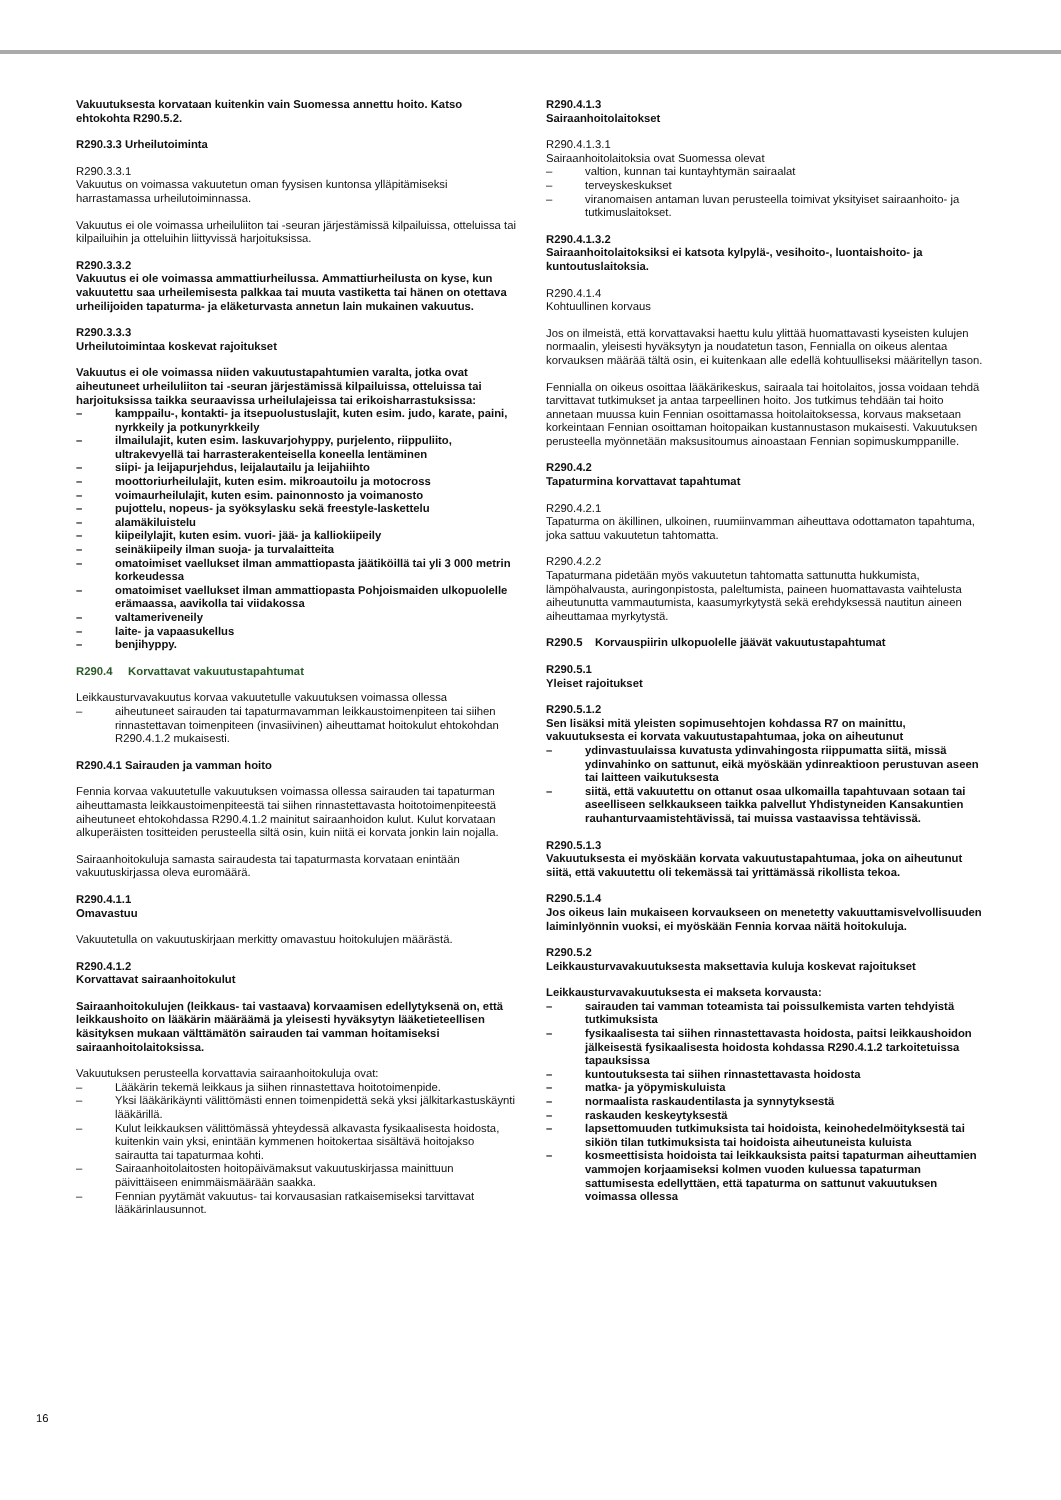Vakuutuksesta korvataan kuitenkin vain Suomessa annettu hoito. Katso ehtokohta R290.5.2.
R290.3.3 Urheilutoiminta
R290.3.3.1
Vakuutus on voimassa vakuutetun oman fyysisen kuntonsa ylläpitämiseksi harrastamassa urheilutoiminnassa.
Vakuutus ei ole voimassa urheiluliiton tai -seuran järjestämissä kilpailuissa, otteluissa tai kilpailuihin ja otteluihin liittyvissä harjoituksissa.
R290.3.3.2
Vakuutus ei ole voimassa ammattiurheilussa. Ammattiurheilusta on kyse, kun vakuutettu saa urheilemisesta palkkaa tai muuta vastiketta tai hänen on otettava urheilijoiden tapaturma- ja eläketurvasta annetun lain mukainen vakuutus.
R290.3.3.3
Urheilutoimintaa koskevat rajoitukset
Vakuutus ei ole voimassa niiden vakuutustapahtumien varalta, jotka ovat aiheutuneet urheiluliiton tai -seuran järjestämissä kilpailuissa, otteluissa tai harjoituksissa taikka seuraavissa urheilulajeissa tai erikoisharrastuksissa:
– kamppailu-, kontakti- ja itsepuolustuslajit, kuten esim. judo, karate, paini, nyrkkeily ja potkunyrkkeily
– ilmailulajit, kuten esim. laskuvarjohyppy, purjelento, riippuliito, ultrakevyellä tai harrasterakenteisella koneella lentäminen
– siipi- ja leijapurjehdus, leijalautailu ja leijahiihto
– moottoriurheilulajit, kuten esim. mikroautoilu ja motocross
– voimaurheilulajit, kuten esim. painonnosto ja voimanosto
– pujottelu, nopeus- ja syöksylasku sekä freestyle-laskettelu
– alamäkiluistelu
– kiipeilylajit, kuten esim. vuori- jää- ja kalliokiipeily
– seinäkiipeily ilman suoja- ja turvalaitteita
– omatoimiset vaellukset ilman ammattiopasta jäätiköillä tai yli 3 000 metrin korkeudessa
– omatoimiset vaellukset ilman ammattiopasta Pohjoismaiden ulkopuolelle erämaassa, aavikolla tai viidakossa
– valtameriveneily
– laite- ja vapaasukellus
– benjihyppy.
R290.4 Korvattavat vakuutustapahtumat
Leikkausturvavakuutus korvaa vakuutetulle vakuutuksen voimassa ollessa
– aiheutuneet sairauden tai tapaturmavamman leikkaustoimenpiteen tai siihen rinnastettavan toimenpiteen (invasiivinen) aiheuttamat hoitokulut ehtokohdan R290.4.1.2 mukaisesti.
R290.4.1 Sairauden ja vamman hoito
Fennia korvaa vakuutetulle vakuutuksen voimassa ollessa sairauden tai tapaturman aiheuttamasta leikkaustoimenpiteestä tai siihen rinnastettavasta hoitotoimenpiteestä aiheutuneet ehtokohdassa R290.4.1.2 mainitut sairaanhoidon kulut. Kulut korvataan alkuperäisten tositteiden perusteella siltä osin, kuin niitä ei korvata jonkin lain nojalla.
Sairaanhoitokuluja samasta sairaudesta tai tapaturmasta korvataan enintään vakuutuskirjassa oleva euromäärä.
R290.4.1.1
Omavastuu
Vakuutetulla on vakuutuskirjaan merkitty omavastuu hoitokulujen määrästä.
R290.4.1.2
Korvattavat sairaanhoitokulut
Sairaanhoitokulujen (leikkaus- tai vastaava) korvaamisen edellytyksenä on, että leikkaushoito on lääkärin määräämä ja yleisesti hyväksytyn lääketieteellisen käsityksen mukaan välttämätön sairauden tai vamman hoitamiseksi sairaanhoitolaitoksissa.
Vakuutuksen perusteella korvattavia sairaanhoitokuluja ovat:
– Lääkärin tekemä leikkaus ja siihen rinnastettava hoitotoimenpide.
– Yksi lääkärikäynti välittömästi ennen toimenpidettä sekä yksi jälkitarkastuskäynti lääkärillä.
– Kulut leikkauksen välittömässä yhteydessä alkavasta fysikaalisesta hoidosta, kuitenkin vain yksi, enintään kymmenen hoitokertaa sisältävä hoitojakso sairautta tai tapaturmaa kohti.
– Sairaanhoitolaitosten hoitopäivämaksut vakuutuskirjassa mainittuun päivittäiseen enimmäismäärään saakka.
– Fennian pyytämät vakuutus- tai korvausasian ratkaisemiseksi tarvittavat lääkärinlausunnot.
R290.4.1.3
Sairaanhoitolaitokset
R290.4.1.3.1
Sairaanhoitolaitoksia ovat Suomessa olevat
– valtion, kunnan tai kuntayhtymän sairaalat
– terveyskeskukset
– viranomaisen antaman luvan perusteella toimivat yksityiset sairaanhoito- ja tutkimuslaitokset.
R290.4.1.3.2
Sairaanhoitolaitoksiksi ei katsota kylpylä-, vesihoito-, luontaishoito- ja kuntoutuslaitoksia.
R290.4.1.4
Kohtuullinen korvaus
Jos on ilmeistä, että korvattavaksi haettu kulu ylittää huomattavasti kyseisten kulujen normaalin, yleisesti hyväksytyn ja noudatetun tason, Fennialla on oikeus alentaa korvauksen määrää tältä osin, ei kuitenkaan alle edellä kohtuulliseksi määritellyn tason.
Fennialla on oikeus osoittaa lääkärikeskus, sairaala tai hoitolaitos, jossa voidaan tehdä tarvittavat tutkimukset ja antaa tarpeellinen hoito. Jos tutkimus tehdään tai hoito annetaan muussa kuin Fennian osoittamassa hoitolaitoksessa, korvaus maksetaan korkeintaan Fennian osoittaman hoitopaikan kustannustason mukaisesti. Vakuutuksen perusteella myönnetään maksusitoumus ainoastaan Fennian sopimuskumppanille.
R290.4.2
Tapaturmina korvattavat tapahtumat
R290.4.2.1
Tapaturma on äkillinen, ulkoinen, ruumiinvamman aiheuttava odottamaton tapahtuma, joka sattuu vakuutetun tahtomatta.
R290.4.2.2
Tapaturmana pidetään myös vakuutetun tahtomatta sattunutta hukkumista, lämpöhalvausta, auringonpistosta, paleltumista, paineen huomattavasta vaihtelusta aiheutunutta vammautumista, kaasumyrkytystä sekä erehdyksessä nautitun aineen aiheuttamaa myrkytystä.
R290.5 Korvauspiirin ulkopuolelle jäävät vakuutustapahtumat
R290.5.1
Yleiset rajoitukset
R290.5.1.2
Sen lisäksi mitä yleisten sopimusehtojen kohdassa R7 on mainittu, vakuutuksesta ei korvata vakuutustapahtumaa, joka on aiheutunut
– ydinvastuulaissa kuvatusta ydinvahingosta riippumatta siitä, missä ydinvahinko on sattunut, eikä myöskään ydinreaktioon perustuvan aseen tai laitteen vaikutuksesta
– siitä, että vakuutettu on ottanut osaa ulkomailla tapahtuvaan sotaan tai aseelliseen selkkaukseen taikka palvellut Yhdistyneiden Kansakuntien rauhanturvaamistehtävissä, tai muissa vastaavissa tehtävissä.
R290.5.1.3
Vakuutuksesta ei myöskään korvata vakuutustapahtumaa, joka on aiheutunut siitä, että vakuutettu oli tekemässä tai yrittämässä rikollista tekoa.
R290.5.1.4
Jos oikeus lain mukaiseen korvaukseen on menetetty vakuuttamisvelvollisuuden laiminlyönnin vuoksi, ei myöskään Fennia korvaa näitä hoitokuluja.
R290.5.2
Leikkausturvavakuutuksesta maksettavia kuluja koskevat rajoitukset
Leikkausturvavakuutuksesta ei makseta korvausta:
– sairauden tai vamman toteamista tai poissulkemista varten tehdyistä tutkimuksista
– fysikaalisesta tai siihen rinnastettavasta hoidosta, paitsi leikkaushoidon jälkeisestä fysikaalisesta hoidosta kohdassa R290.4.1.2 tarkoitetuissa tapauksissa
– kuntoutuksesta tai siihen rinnastettavasta hoidosta
– matka- ja yöpymiskuluista
– normaalista raskaudentilasta ja synnytyksestä
– raskauden keskeytyksestä
– lapsettomuuden tutkimuksista tai hoidoista, keinohedelmöityksestä tai sikiön tilan tutkimuksista tai hoidoista aiheutuneista kuluista
– kosmeettisista hoidoista tai leikkauksista paitsi tapaturman aiheuttamien vammojen korjaamiseksi kolmen vuoden kuluessa tapaturman sattumisesta edellyttäen, että tapaturma on sattunut vakuutuksen voimassa ollessa
16